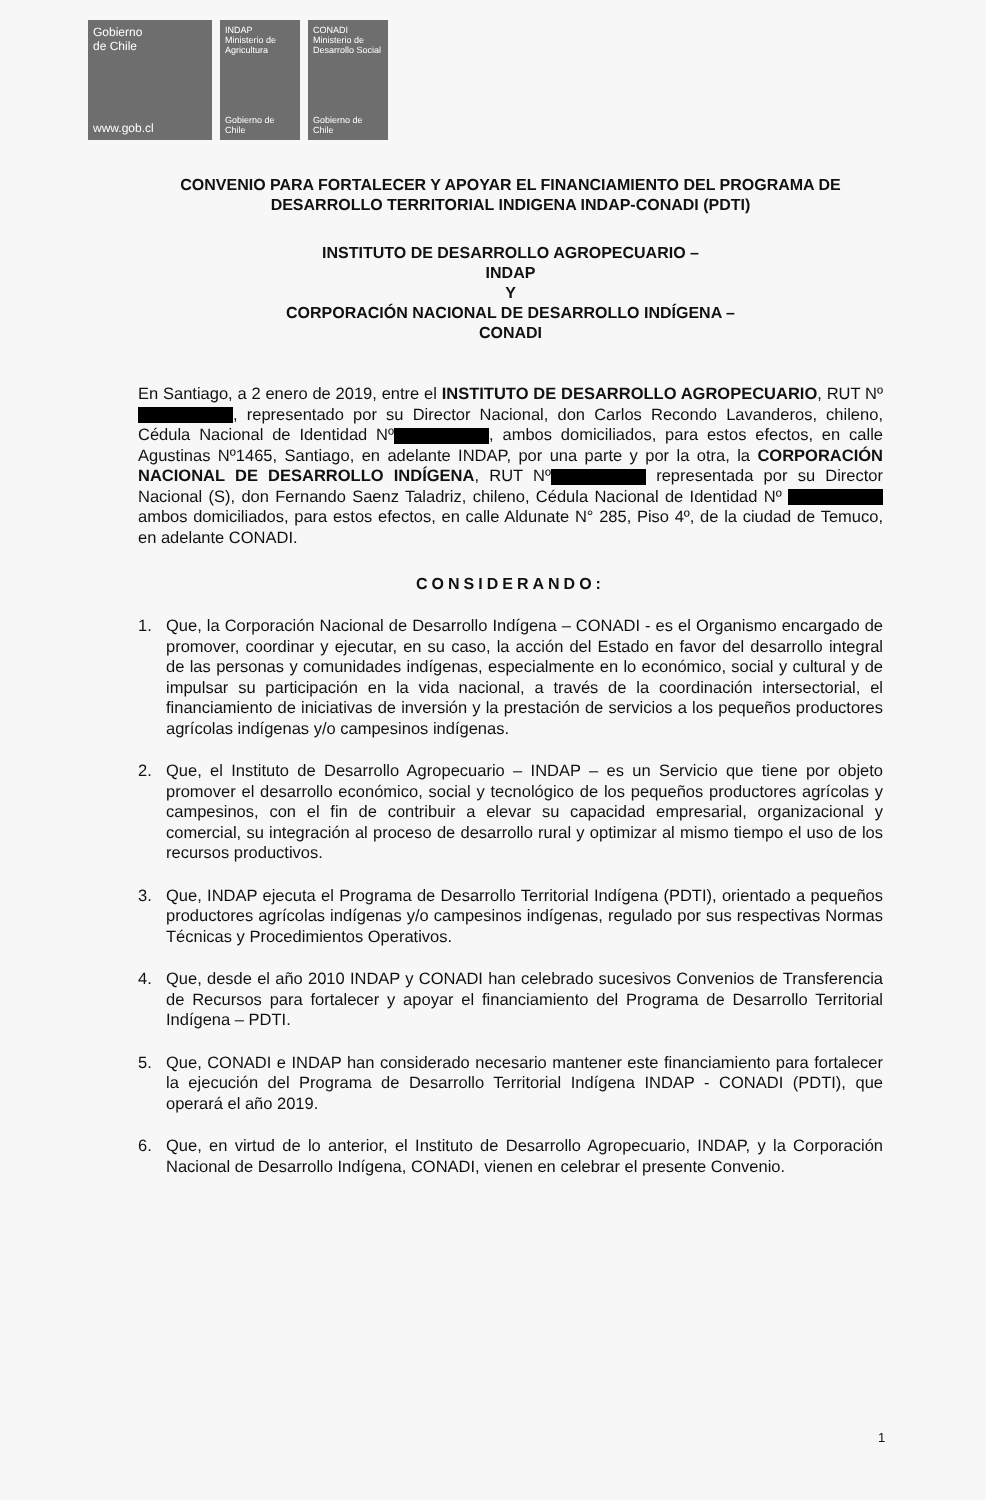Gobierno
de Chile
www.gob.cl
INDAP
Ministerio de Agricultura
Gobierno de Chile
CONADI
Ministerio de Desarrollo Social
Gobierno de Chile
CONVENIO PARA FORTALECER Y APOYAR EL FINANCIAMIENTO DEL PROGRAMA DE DESARROLLO TERRITORIAL INDIGENA INDAP-CONADI (PDTI)
INSTITUTO DE DESARROLLO AGROPECUARIO –
INDAP
Y
CORPORACIÓN NACIONAL DE DESARROLLO INDÍGENA –
CONADI
En Santiago, a 2 enero de 2019, entre el INSTITUTO DE DESARROLLO AGROPECUARIO, RUT Nº , representado por su Director Nacional, don Carlos Recondo Lavanderos, chileno, Cédula Nacional de Identidad Nº , ambos domiciliados, para estos efectos, en calle Agustinas Nº1465, Santiago, en adelante INDAP, por una parte y por la otra, la CORPORACIÓN NACIONAL DE DESARROLLO INDÍGENA, RUT Nº representada por su Director Nacional (S), don Fernando Saenz Taladriz, chileno, Cédula Nacional de Identidad Nº ambos domiciliados, para estos efectos, en calle Aldunate N° 285, Piso 4º, de la ciudad de Temuco, en adelante CONADI.
CONSIDERANDO:
1. Que, la Corporación Nacional de Desarrollo Indígena – CONADI - es el Organismo encargado de promover, coordinar y ejecutar, en su caso, la acción del Estado en favor del desarrollo integral de las personas y comunidades indígenas, especialmente en lo económico, social y cultural y de impulsar su participación en la vida nacional, a través de la coordinación intersectorial, el financiamiento de iniciativas de inversión y la prestación de servicios a los pequeños productores agrícolas indígenas y/o campesinos indígenas.
2. Que, el Instituto de Desarrollo Agropecuario – INDAP – es un Servicio que tiene por objeto promover el desarrollo económico, social y tecnológico de los pequeños productores agrícolas y campesinos, con el fin de contribuir a elevar su capacidad empresarial, organizacional y comercial, su integración al proceso de desarrollo rural y optimizar al mismo tiempo el uso de los recursos productivos.
3. Que, INDAP ejecuta el Programa de Desarrollo Territorial Indígena (PDTI), orientado a pequeños productores agrícolas indígenas y/o campesinos indígenas, regulado por sus respectivas Normas Técnicas y Procedimientos Operativos.
4. Que, desde el año 2010 INDAP y CONADI han celebrado sucesivos Convenios de Transferencia de Recursos para fortalecer y apoyar el financiamiento del Programa de Desarrollo Territorial Indígena – PDTI.
5. Que, CONADI e INDAP han considerado necesario mantener este financiamiento para fortalecer la ejecución del Programa de Desarrollo Territorial Indígena INDAP - CONADI (PDTI), que operará el año 2019.
6. Que, en virtud de lo anterior, el Instituto de Desarrollo Agropecuario, INDAP, y la Corporación Nacional de Desarrollo Indígena, CONADI, vienen en celebrar el presente Convenio.
1